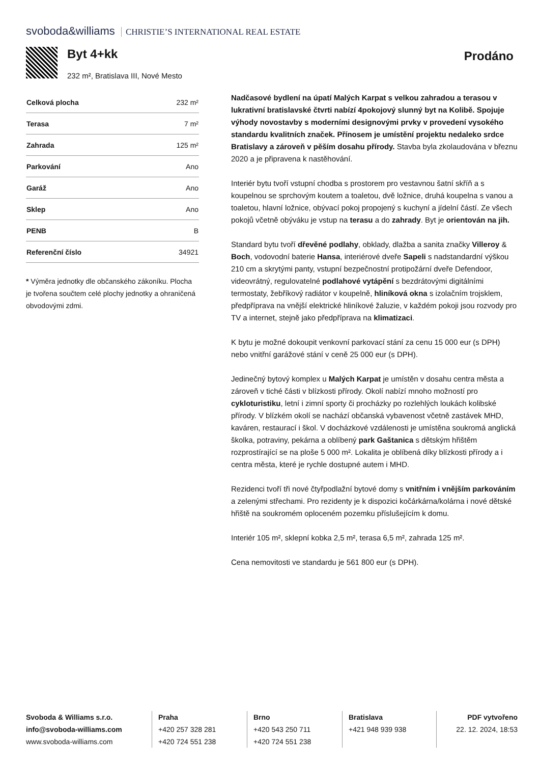svoboda&williams CHRISTIE’S INTERNATIONAL REAL ESTATE
Byt 4+kk Prodáno
232 m², Bratislava III, Nové Mesto
| Celková plocha | 232 m² |
| Terasa | 7 m² |
| Zahrada | 125 m² |
| Parkování | Ano |
| Garáž | Ano |
| Sklep | Ano |
| PENB | B |
| Referenční číslo | 34921 |
* Výměra jednotky dle občanského zákoníku. Plocha je tvořena součtem celé plochy jednotky a ohraničená obvodovými zdmi.
Nadčasové bydlení na úpatí Malých Karpat s velkou zahradou a terasou v lukrativní bratislavské čtvrti nabízí 4pokojový slunný byt na Kolibě. Spojuje výhody novostavby s moderními designovými prvky v provedení vysokého standardu kvalitních značek. Přínosem je umístění projektu nedaleko srdce Bratislavy a zároveň v pěším dosahu přírody. Stavba byla zkolaudována v březnu 2020 a je připravena k nastěhování.
Interiér bytu tvoří vstupní chodba s prostorem pro vestavnou šatní skříň a s koupelnou se sprchovým koutem a toaletou, dvě ložnice, druhá koupelna s vanou a toaletou, hlavní ložnice, obývací pokoj propojený s kuchyní a jídelní částí. Ze všech pokojů včetně obýváku je vstup na terasu a do zahrady. Byt je orientován na jih.
Standard bytu tvoří dřevěné podlahy, obklady, dlažba a sanita značky Villeroy & Boch, vodovodní baterie Hansa, interiérové dveře Sapeli s nadstandardní výškou 210 cm a skrytými panty, vstupní bezpečnostní protipožární dveře Defendoor, videovrátný, regulovatelné podlahové vytápění s bezdrátovými digitálními termostaty, žebříkový radiátor v koupelně, hliníková okna s izolačním trojsklem, předpříprava na vnější elektrické hliníkové žaluzie, v každém pokoji jsou rozvody pro TV a internet, stejně jako předpříprava na klimatizaci.
K bytu je možné dokoupit venkovní parkovací stání za cenu 15 000 eur (s DPH) nebo vnitřní garážové stání v ceně 25 000 eur (s DPH).
Jedinečný bytový komplex u Malých Karpat je umístěn v dosahu centra města a zároveň v tiché části v blízkosti přírody. Okolí nabízí mnoho možností pro cykloturistiku, letní i zimní sporty či procházky po rozlehlých loukách kolibské přírody. V blízkém okolí se nachází občanská vybavenost včetně zastávek MHD, kaváren, restaurací i škol. V docházkové vzdálenosti je umístěna soukromá anglická školka, potraviny, pekárna a oblíbený park Gaštanica s dětským hřištěm rozprostírající se na ploše 5 000 m². Lokalita je oblíbená díky blízkosti přírody a i centra města, které je rychle dostupné autem i MHD.
Rezidenci tvoří tři nové čtyřpodlažní bytové domy s vnitřním i vnějším parkováním a zelenými střechami. Pro rezidenty je k dispozici kočárkárna/kolárna i nové dětské hřiště na soukromém oploceném pozemku příslušejícím k domu.
Interiér 105 m², sklepní kobka 2,5 m², terasa 6,5 m², zahrada 125 m².
Cena nemovitosti ve standardu je 561 800 eur (s DPH).
Svoboda & Williams s.r.o.
info@svoboda-williams.com
www.svoboda-williams.com
Praha
+420 257 328 281
+420 724 551 238
Brno
+420 543 250 711
+420 724 551 238
Bratislava
+421 948 939 938
PDF vytvořeno
22. 12. 2024, 18:53